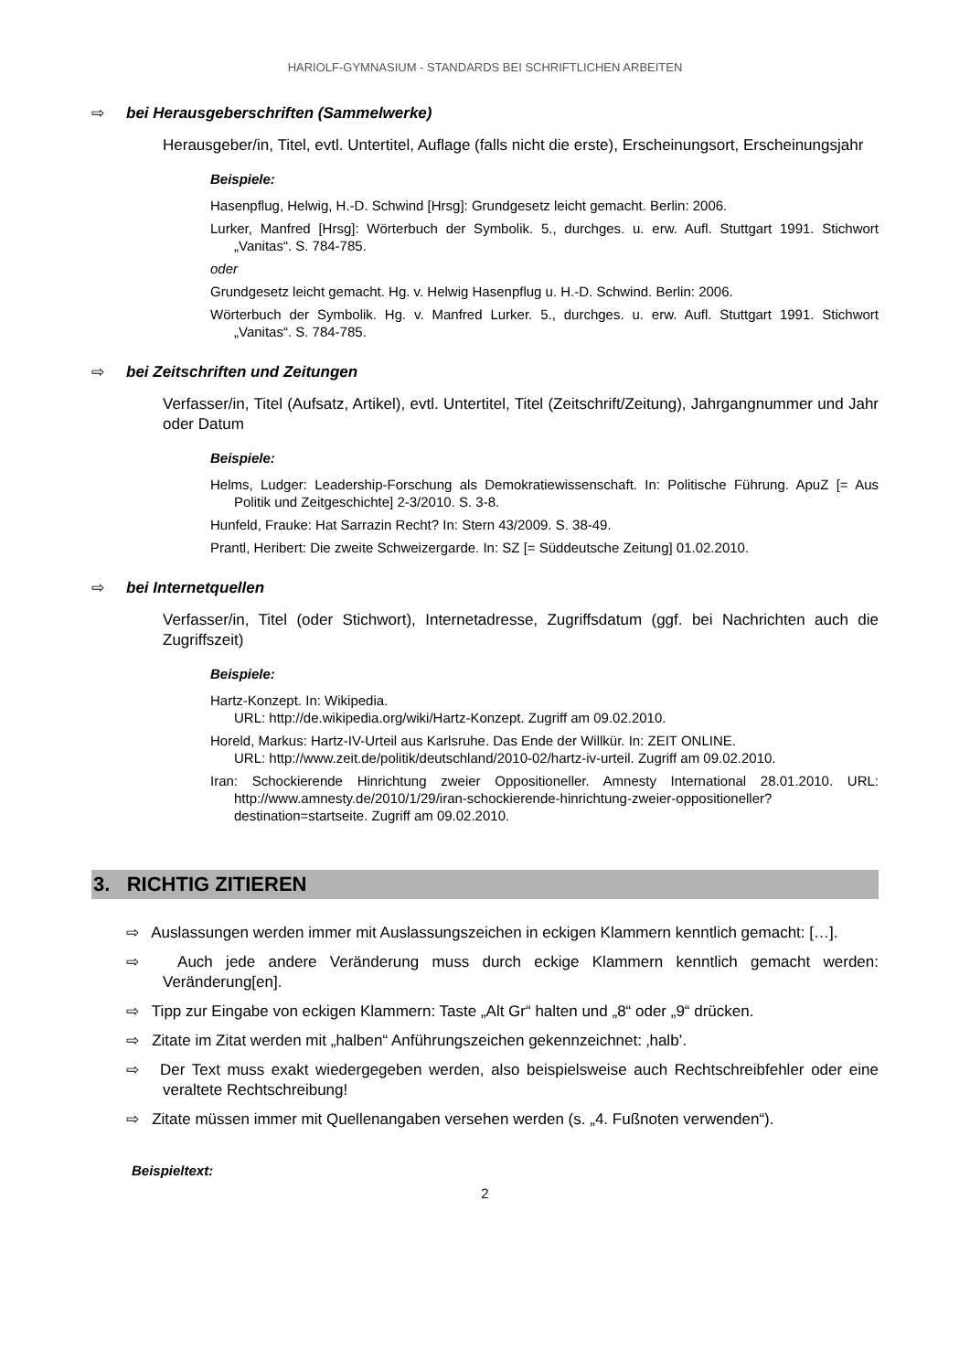HARIOLF-GYMNASIUM - STANDARDS BEI SCHRIFTLICHEN ARBEITEN
⇨ bei Herausgeberschriften (Sammelwerke)
Herausgeber/in, Titel, evtl. Untertitel, Auflage (falls nicht die erste), Erscheinungsort, Erscheinungsjahr
Beispiele:
Hasenpflug, Helwig, H.-D. Schwind [Hrsg]: Grundgesetz leicht gemacht. Berlin: 2006.
Lurker, Manfred [Hrsg]: Wörterbuch der Symbolik. 5., durchges. u. erw. Aufl. Stuttgart 1991. Stichwort „Vanitas“. S. 784-785.
oder
Grundgesetz leicht gemacht. Hg. v. Helwig Hasenpflug u. H.-D. Schwind. Berlin: 2006.
Wörterbuch der Symbolik. Hg. v. Manfred Lurker. 5., durchges. u. erw. Aufl. Stuttgart 1991. Stichwort „Vanitas“. S. 784-785.
⇨ bei Zeitschriften und Zeitungen
Verfasser/in, Titel (Aufsatz, Artikel), evtl. Untertitel, Titel (Zeitschrift/Zeitung), Jahrgangnummer und Jahr oder Datum
Beispiele:
Helms, Ludger: Leadership-Forschung als Demokratiewissenschaft. In: Politische Führung. ApuZ [= Aus Politik und Zeitgeschichte] 2-3/2010. S. 3-8.
Hunfeld, Frauke: Hat Sarrazin Recht? In: Stern 43/2009. S. 38-49.
Prantl, Heribert: Die zweite Schweizergarde. In: SZ [= Süddeutsche Zeitung] 01.02.2010.
⇨ bei Internetquellen
Verfasser/in, Titel (oder Stichwort), Internetadresse, Zugriffsdatum (ggf. bei Nachrichten auch die Zugriffszeit)
Beispiele:
Hartz-Konzept. In: Wikipedia.
URL: http://de.wikipedia.org/wiki/Hartz-Konzept. Zugriff am 09.02.2010.
Horeld, Markus: Hartz-IV-Urteil aus Karlsruhe. Das Ende der Willkür. In: ZEIT ONLINE.
URL: http://www.zeit.de/politik/deutschland/2010-02/hartz-iv-urteil. Zugriff am 09.02.2010.
Iran: Schockierende Hinrichtung zweier Oppositioneller. Amnesty International 28.01.2010. URL: http://www.amnesty.de/2010/1/29/iran-schockierende-hinrichtung-zweier-oppositioneller?destination=startseite. Zugriff am 09.02.2010.
3. RICHTIG ZITIEREN
⇨ Auslassungen werden immer mit Auslassungszeichen in eckigen Klammern kenntlich gemacht: […].
⇨ Auch jede andere Veränderung muss durch eckige Klammern kenntlich gemacht werden: Veränderung[en].
⇨ Tipp zur Eingabe von eckigen Klammern: Taste „Alt Gr“ halten und „8“ oder „9“ drücken.
⇨ Zitate im Zitat werden mit „halben“ Anführungszeichen gekennzeichnet: ‚halb’.
⇨ Der Text muss exakt wiedergegeben werden, also beispielsweise auch Rechtschreibfehler oder eine veraltete Rechtschreibung!
⇨ Zitate müssen immer mit Quellenangaben versehen werden (s. „4. Fußnoten verwenden“).
Beispieltext:
2